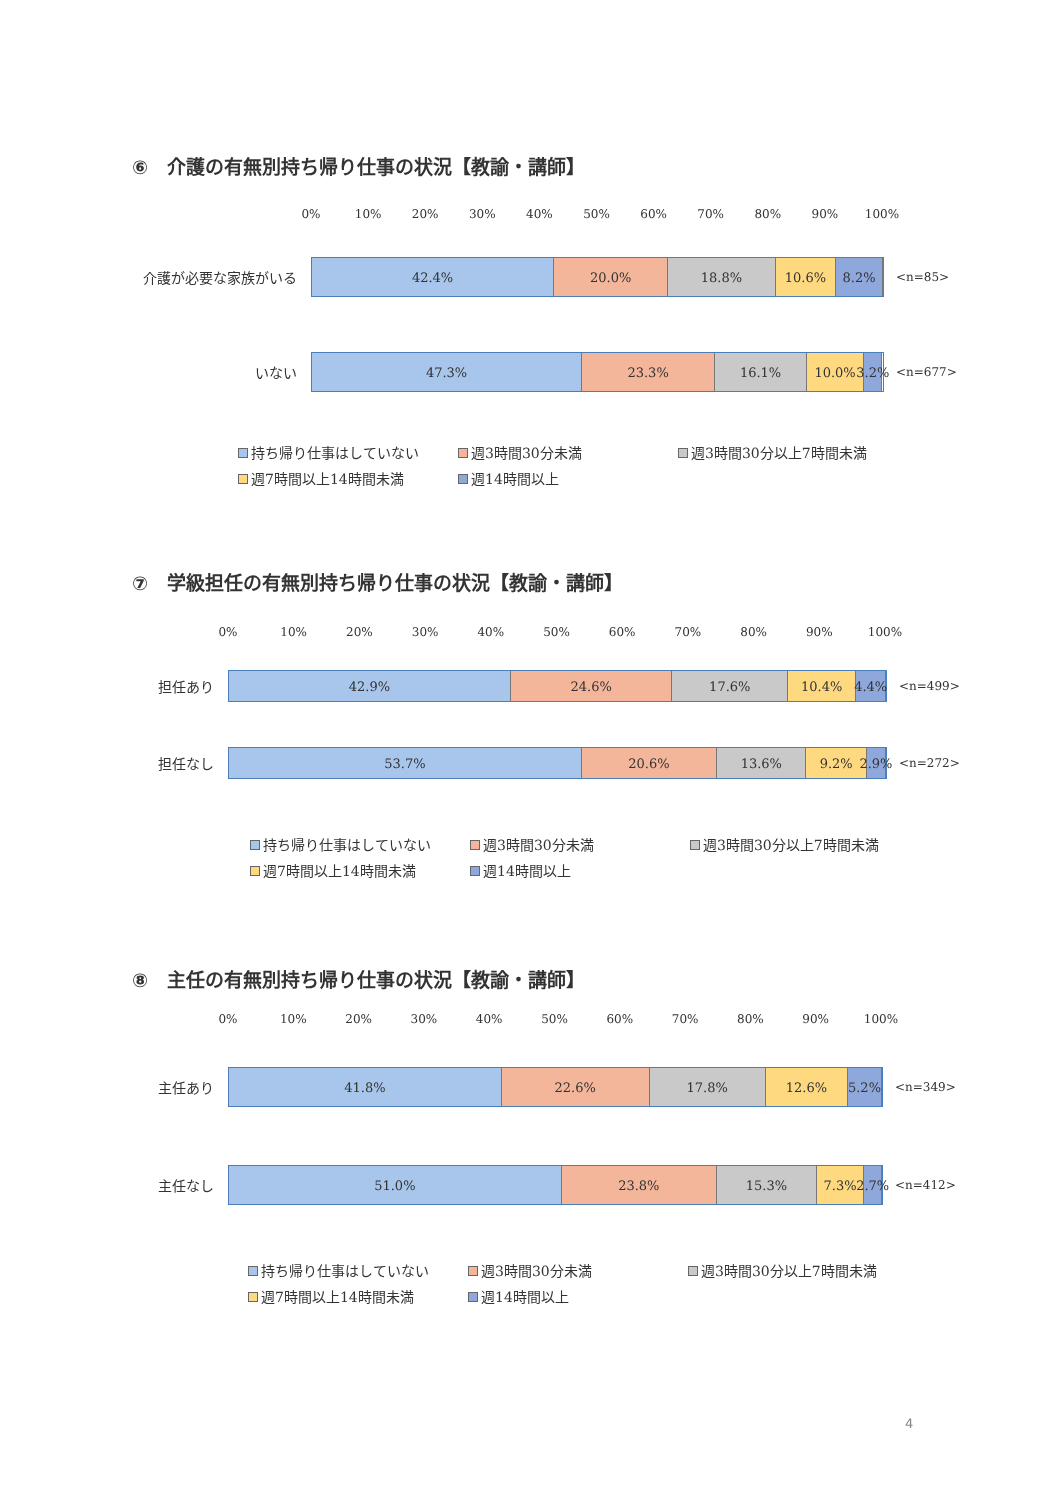⑥　介護の有無別持ち帰り仕事の状況【教諭・講師】
0% 10% 20% 30% 40% 50% 60% 70% 80% 90% 100%
介護が必要な家族がいる
42.4% 20.0% 18.8% 10.6% 8.2%
<n=85>
いない
47.3% 23.3% 16.1% 10.0% 3.2%
<n=677>
持ち帰り仕事はしていない 週3時間30分未満 週3時間30分以上7時間未満 週7時間以上14時間未満 週14時間以上
⑦　学級担任の有無別持ち帰り仕事の状況【教諭・講師】
0% 10% 20% 30% 40% 50% 60% 70% 80% 90% 100%
担任あり
42.9% 24.6% 17.6% 10.4% 4.4%
<n=499>
担任なし
53.7% 20.6% 13.6% 9.2% 2.9%
<n=272>
持ち帰り仕事はしていない 週3時間30分未満 週3時間30分以上7時間未満 週7時間以上14時間未満 週14時間以上
⑧　主任の有無別持ち帰り仕事の状況【教諭・講師】
0% 10% 20% 30% 40% 50% 60% 70% 80% 90% 100%
主任あり
41.8% 22.6% 17.8% 12.6% 5.2%
<n=349>
主任なし
51.0% 23.8% 15.3% 7.3% 2.7%
<n=412>
持ち帰り仕事はしていない 週3時間30分未満 週3時間30分以上7時間未満 週7時間以上14時間未満 週14時間以上
4